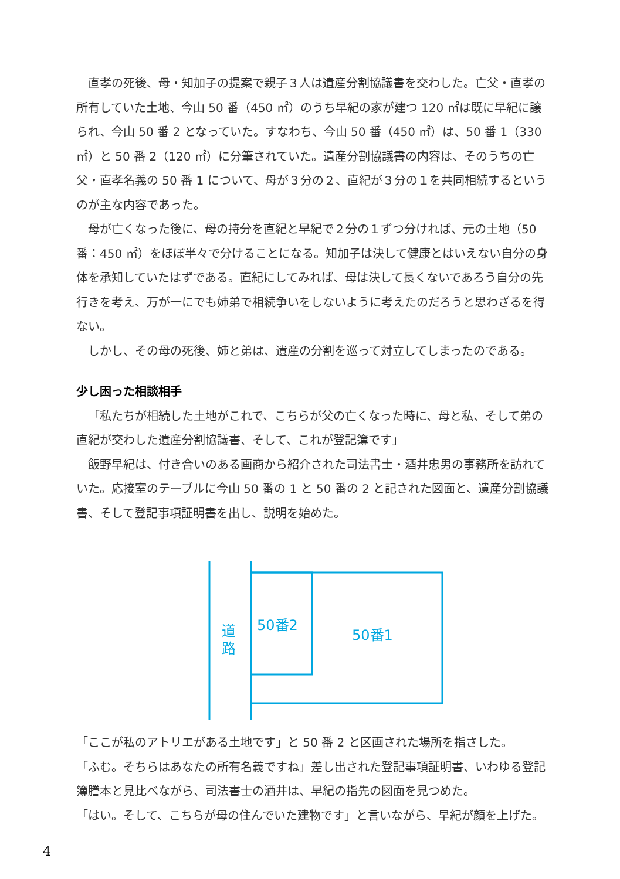直孝の死後、母・知加子の提案で親子３人は遺産分割協議書を交わした。亡父・直孝の所有していた土地、今山 50 番（450 ㎡）のうち早紀の家が建つ 120 ㎡は既に早紀に譲られ、今山 50 番 2 となっていた。すなわち、今山 50 番（450 ㎡）は、50 番 1（330 ㎡）と 50 番 2（120 ㎡）に分筆されていた。遺産分割協議書の内容は、そのうちの亡父・直孝名義の 50 番 1 について、母が３分の２、直紀が３分の１を共同相続するというのが主な内容であった。
母が亡くなった後に、母の持分を直紀と早紀で２分の１ずつ分ければ、元の土地（50 番：450 ㎡）をほぼ半々で分けることになる。知加子は決して健康とはいえない自分の身体を承知していたはずである。直紀にしてみれば、母は決して長くないであろう自分の先行きを考え、万が一にでも姉弟で相続争いをしないように考えたのだろうと思わざるを得ない。
しかし、その母の死後、姉と弟は、遺産の分割を巡って対立してしまったのである。
少し困った相談相手
「私たちが相続した土地がこれで、こちらが父の亡くなった時に、母と私、そして弟の直紀が交わした遺産分割協議書、そして、これが登記簿です」
飯野早紀は、付き合いのある画商から紹介された司法書士・酒井忠男の事務所を訪れていた。応接室のテーブルに今山 50 番の 1 と 50 番の 2 と記された図面と、遺産分割協議書、そして登記事項証明書を出し、説明を始めた。
道
路
50番2
50番1
「ここが私のアトリエがある土地です」と 50 番 2 と区画された場所を指さした。
「ふむ。そちらはあなたの所有名義ですね」差し出された登記事項証明書、いわゆる登記簿謄本と見比べながら、司法書士の酒井は、早紀の指先の図面を見つめた。
「はい。そして、こちらが母の住んでいた建物です」と言いながら、早紀が顔を上げた。
4